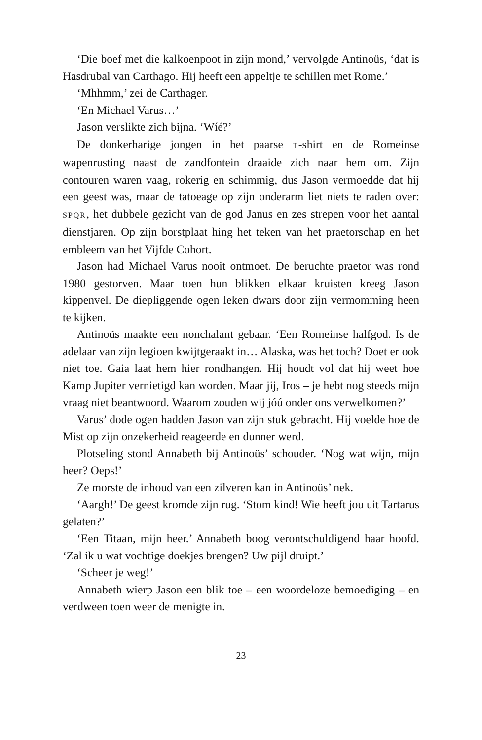‘Die boef met die kalkoenpoot in zijn mond,’ vervolgde Antinoüs, ‘dat is Hasdrubal van Carthago. Hij heeft een appeltje te schillen met Rome.’
‘Mhhmm,’ zei de Carthager.
‘En Michael Varus…’
Jason verslikte zich bijna. ‘Wíé?’
De donkerharige jongen in het paarse T-shirt en de Romeinse wapenrusting naast de zandfontein draaide zich naar hem om. Zijn contouren waren vaag, rokerig en schimmig, dus Jason vermoedde dat hij een geest was, maar de tatoeage op zijn onderarm liet niets te raden over: SPQR, het dubbele gezicht van de god Janus en zes strepen voor het aantal dienstjaren. Op zijn borstplaat hing het teken van het praetorschap en het embleem van het Vijfde Cohort.
Jason had Michael Varus nooit ontmoet. De beruchte praetor was rond 1980 gestorven. Maar toen hun blikken elkaar kruisten kreeg Jason kippenvel. De diepliggende ogen leken dwars door zijn vermomming heen te kijken.
Antinoüs maakte een nonchalant gebaar. ‘Een Romeinse halfgod. Is de adelaar van zijn legioen kwijtgeraakt in… Alaska, was het toch? Doet er ook niet toe. Gaia laat hem hier rondhangen. Hij houdt vol dat hij weet hoe Kamp Jupiter vernietigd kan worden. Maar jij, Iros – je hebt nog steeds mijn vraag niet beantwoord. Waarom zouden wij jóú onder ons verwelkomen?’
Varus’ dode ogen hadden Jason van zijn stuk gebracht. Hij voelde hoe de Mist op zijn onzekerheid reageerde en dunner werd.
Plotseling stond Annabeth bij Antinoüs’ schouder. ‘Nog wat wijn, mijn heer? Oeps!’
Ze morste de inhoud van een zilveren kan in Antinoüs’ nek.
‘Aargh!’ De geest kromde zijn rug. ‘Stom kind! Wie heeft jou uit Tartarus gelaten?’
‘Een Titaan, mijn heer.’ Annabeth boog verontschuldigend haar hoofd. ‘Zal ik u wat vochtige doekjes brengen? Uw pijl druipt.’
‘Scheer je weg!’
Annabeth wierp Jason een blik toe – een woordeloze bemoediging – en verdween toen weer de menigte in.
23